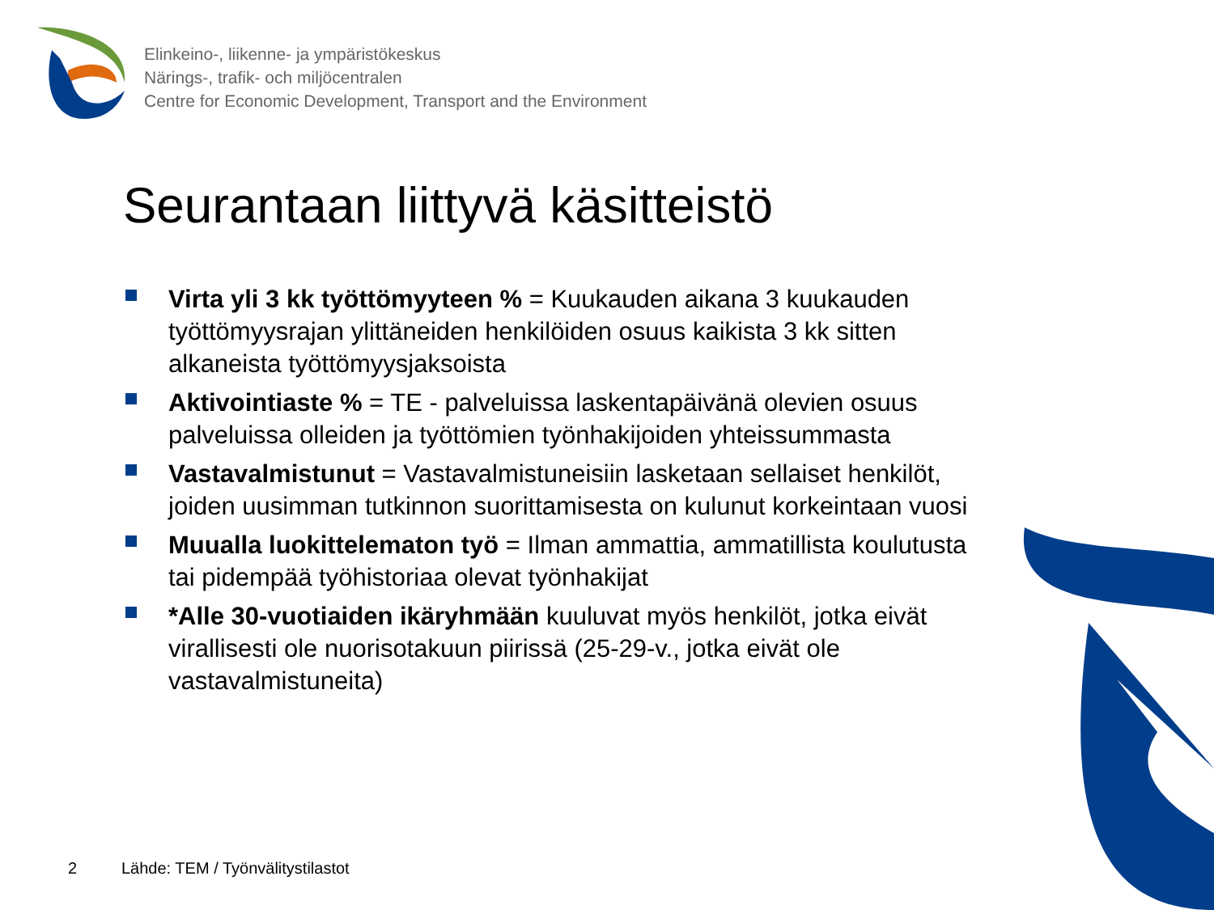Elinkeino-, liikenne- ja ympäristökeskus
Närings-, trafik- och miljöcentralen
Centre for Economic Development, Transport and the Environment
Seurantaan liittyvä käsitteistö
Virta yli 3 kk työttömyyteen % = Kuukauden aikana 3 kuukauden työttömyysrajan ylittäneiden henkilöiden osuus kaikista 3 kk sitten alkaneista työttömyysjaksoista
Aktivointiaste % = TE - palveluissa laskentapäivänä olevien osuus palveluissa olleiden ja työttömien työnhakijoiden yhteissummasta
Vastavalmistunut = Vastavalmistuneisiin lasketaan sellaiset henkilöt, joiden uusimman tutkinnon suorittamisesta on kulunut korkeintaan vuosi
Muualla luokittelematon työ = Ilman ammattia, ammatillista koulutusta tai pidempää työhistoriaa olevat työnhakijat
*Alle 30-vuotiaiden ikäryhmään kuuluvat myös henkilöt, jotka eivät virallisesti ole nuorisotakuun piirissä (25-29-v., jotka eivät ole vastavalmistuneita)
2
Lähde: TEM / Työnvälitystilastot